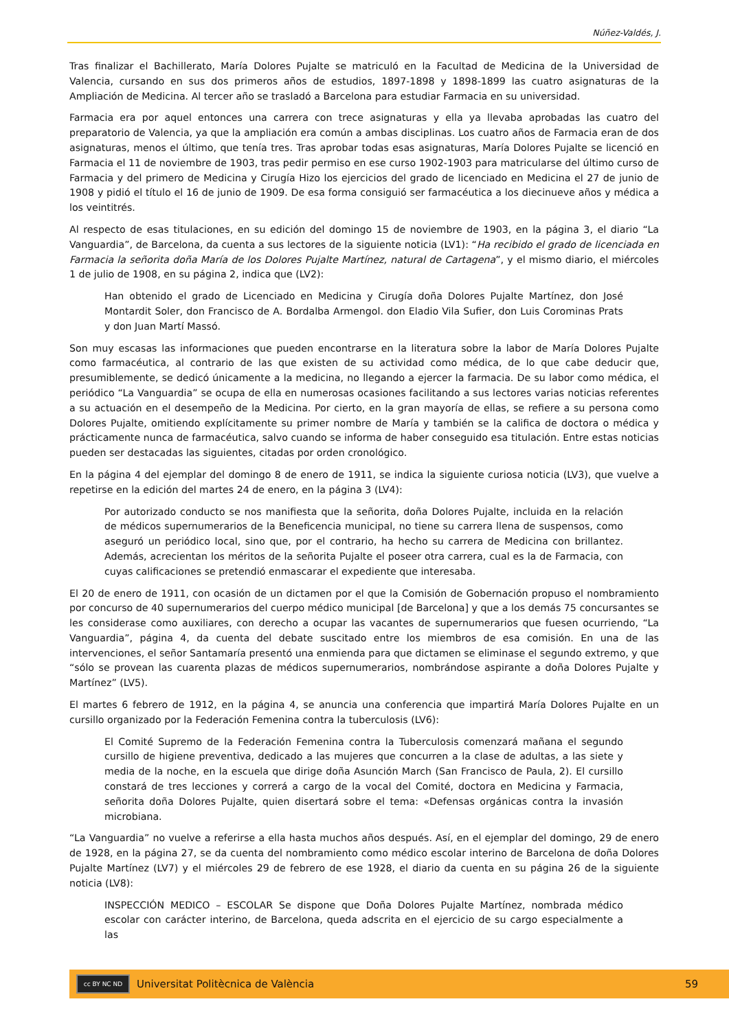Núñez-Valdés, J.
Tras finalizar el Bachillerato, María Dolores Pujalte se matriculó en la Facultad de Medicina de la Universidad de Valencia, cursando en sus dos primeros años de estudios, 1897-1898 y 1898-1899 las cuatro asignaturas de la Ampliación de Medicina. Al tercer año se trasladó a Barcelona para estudiar Farmacia en su universidad.
Farmacia era por aquel entonces una carrera con trece asignaturas y ella ya llevaba aprobadas las cuatro del preparatorio de Valencia, ya que la ampliación era común a ambas disciplinas. Los cuatro años de Farmacia eran de dos asignaturas, menos el último, que tenía tres. Tras aprobar todas esas asignaturas, María Dolores Pujalte se licenció en Farmacia el 11 de noviembre de 1903, tras pedir permiso en ese curso 1902-1903 para matricularse del último curso de Farmacia y del primero de Medicina y Cirugía Hizo los ejercicios del grado de licenciado en Medicina el 27 de junio de 1908 y pidió el título el 16 de junio de 1909. De esa forma consiguió ser farmacéutica a los diecinueve años y médica a los veintitrés.
Al respecto de esas titulaciones, en su edición del domingo 15 de noviembre de 1903, en la página 3, el diario “La Vanguardia”, de Barcelona, da cuenta a sus lectores de la siguiente noticia (LV1): “Ha recibido el grado de licenciada en Farmacia la señorita doña María de los Dolores Pujalte Martínez, natural de Cartagena”, y el mismo diario, el miércoles 1 de julio de 1908, en su página 2, indica que (LV2):
Han obtenido el grado de Licenciado en Medicina y Cirugía doña Dolores Pujalte Martínez, don José Montardit Soler, don Francisco de A. Bordalba Armengol. don Eladio Vila Sufier, don Luis Corominas Prats y don Juan Martí Massó.
Son muy escasas las informaciones que pueden encontrarse en la literatura sobre la labor de María Dolores Pujalte como farmacéutica, al contrario de las que existen de su actividad como médica, de lo que cabe deducir que, presumiblemente, se dedicó únicamente a la medicina, no llegando a ejercer la farmacia. De su labor como médica, el periódico “La Vanguardia” se ocupa de ella en numerosas ocasiones facilitando a sus lectores varias noticias referentes a su actuación en el desempeño de la Medicina. Por cierto, en la gran mayoría de ellas, se refiere a su persona como Dolores Pujalte, omitiendo explícitamente su primer nombre de María y también se la califica de doctora o médica y prácticamente nunca de farmacéutica, salvo cuando se informa de haber conseguido esa titulación. Entre estas noticias pueden ser destacadas las siguientes, citadas por orden cronológico.
En la página 4 del ejemplar del domingo 8 de enero de 1911, se indica la siguiente curiosa noticia (LV3), que vuelve a repetirse en la edición del martes 24 de enero, en la página 3 (LV4):
Por autorizado conducto se nos manifiesta que la señorita, doña Dolores Pujalte, incluida en la relación de médicos supernumerarios de la Beneficencia municipal, no tiene su carrera llena de suspensos, como aseguró un periódico local, sino que, por el contrario, ha hecho su carrera de Medicina con brillantez. Además, acrecientan los méritos de la señorita Pujalte el poseer otra carrera, cual es la de Farmacia, con cuyas calificaciones se pretendió enmascarar el expediente que interesaba.
El 20 de enero de 1911, con ocasión de un dictamen por el que la Comisión de Gobernación propuso el nombramiento por concurso de 40 supernumerarios del cuerpo médico municipal [de Barcelona] y que a los demás 75 concursantes se les considerase como auxiliares, con derecho a ocupar las vacantes de supernumerarios que fuesen ocurriendo, “La Vanguardia”, página 4, da cuenta del debate suscitado entre los miembros de esa comisión. En una de las intervenciones, el señor Santamaría presentó una enmienda para que dictamen se eliminase el segundo extremo, y que “sólo se provean las cuarenta plazas de médicos supernumerarios, nombrándose aspirante a doña Dolores Pujalte y Martínez” (LV5).
El martes 6 febrero de 1912, en la página 4, se anuncia una conferencia que impartirá María Dolores Pujalte en un cursillo organizado por la Federación Femenina contra la tuberculosis (LV6):
El Comité Supremo de la Federación Femenina contra la Tuberculosis comenzará mañana el segundo cursillo de higiene preventiva, dedicado a las mujeres que concurren a la clase de adultas, a las siete y media de la noche, en la escuela que dirige doña Asunción March (San Francisco de Paula, 2). El cursillo constará de tres lecciones y correrá a cargo de la vocal del Comité, doctora en Medicina y Farmacia, señorita doña Dolores Pujalte, quien disertará sobre el tema: «Defensas orgánicas contra la invasión microbiana.
“La Vanguardia” no vuelve a referirse a ella hasta muchos años después. Así, en el ejemplar del domingo, 29 de enero de 1928, en la página 27, se da cuenta del nombramiento como médico escolar interino de Barcelona de doña Dolores Pujalte Martínez (LV7) y el miércoles 29 de febrero de ese 1928, el diario da cuenta en su página 26 de la siguiente noticia (LV8):
INSPECCIÓN MEDICO – ESCOLAR Se dispone que Doña Dolores Pujalte Martínez, nombrada médico escolar con carácter interino, de Barcelona, queda adscrita en el ejercicio de su cargo especialmente a las
cc BY NC ND
Universitat Politècnica de València 59